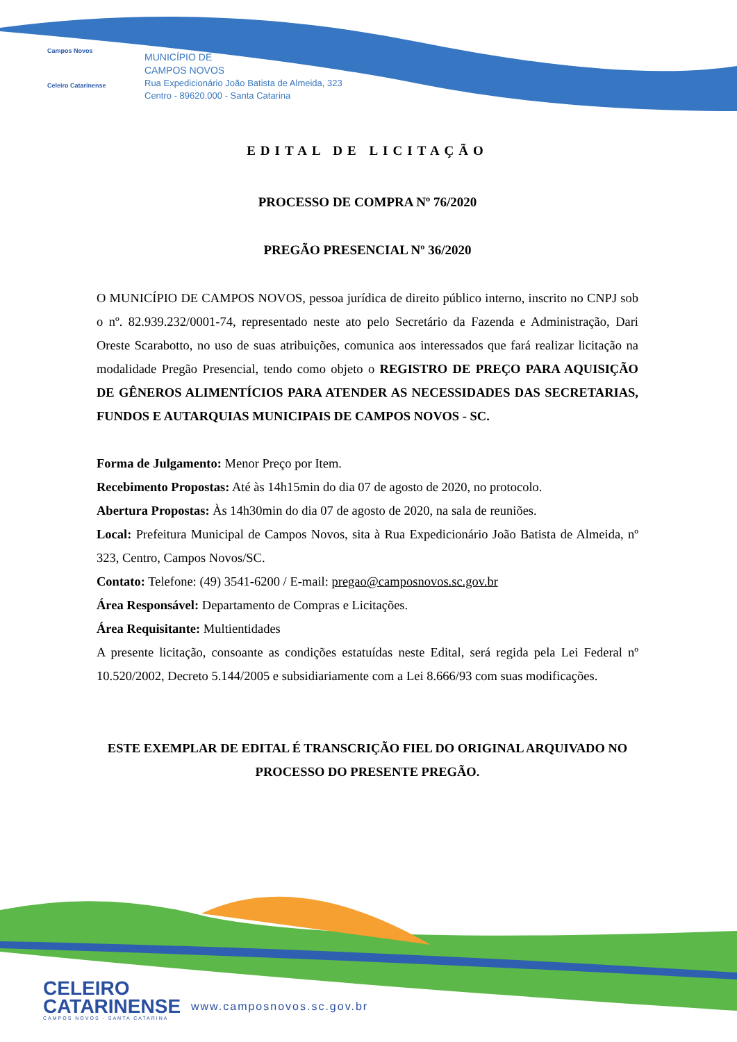Campos Novos
Celeiro Catarinense
MUNICÍPIO DE
CAMPOS NOVOS
Rua Expedicionário João Batista de Almeida, 323
Centro - 89620.000 - Santa Catarina
EDITAL DE LICITAÇÃO
PROCESSO DE COMPRA Nº 76/2020
PREGÃO PRESENCIAL Nº 36/2020
O MUNICÍPIO DE CAMPOS NOVOS, pessoa jurídica de direito público interno, inscrito no CNPJ sob o nº. 82.939.232/0001-74, representado neste ato pelo Secretário da Fazenda e Administração, Dari Oreste Scarabotto, no uso de suas atribuições, comunica aos interessados que fará realizar licitação na modalidade Pregão Presencial, tendo como objeto o REGISTRO DE PREÇO PARA AQUISIÇÃO DE GÊNEROS ALIMENTÍCIOS PARA ATENDER AS NECESSIDADES DAS SECRETARIAS, FUNDOS E AUTARQUIAS MUNICIPAIS DE CAMPOS NOVOS - SC.
Forma de Julgamento: Menor Preço por Item.
Recebimento Propostas: Até às 14h15min do dia 07 de agosto de 2020, no protocolo.
Abertura Propostas: Às 14h30min do dia 07 de agosto de 2020, na sala de reuniões.
Local: Prefeitura Municipal de Campos Novos, sita à Rua Expedicionário João Batista de Almeida, nº 323, Centro, Campos Novos/SC.
Contato: Telefone: (49) 3541-6200 / E-mail: pregao@camposnovos.sc.gov.br
Área Responsável: Departamento de Compras e Licitações.
Área Requisitante: Multientidades
A presente licitação, consoante as condições estatuídas neste Edital, será regida pela Lei Federal nº 10.520/2002, Decreto 5.144/2005 e subsidiariamente com a Lei 8.666/93 com suas modificações.
ESTE EXEMPLAR DE EDITAL É TRANSCRIÇÃO FIEL DO ORIGINAL ARQUIVADO NO PROCESSO DO PRESENTE PREGÃO.
CELEIRO
CATARINENSE
CAMPOS NOVOS - SANTA CATARINA
www.camposnovos.sc.gov.br